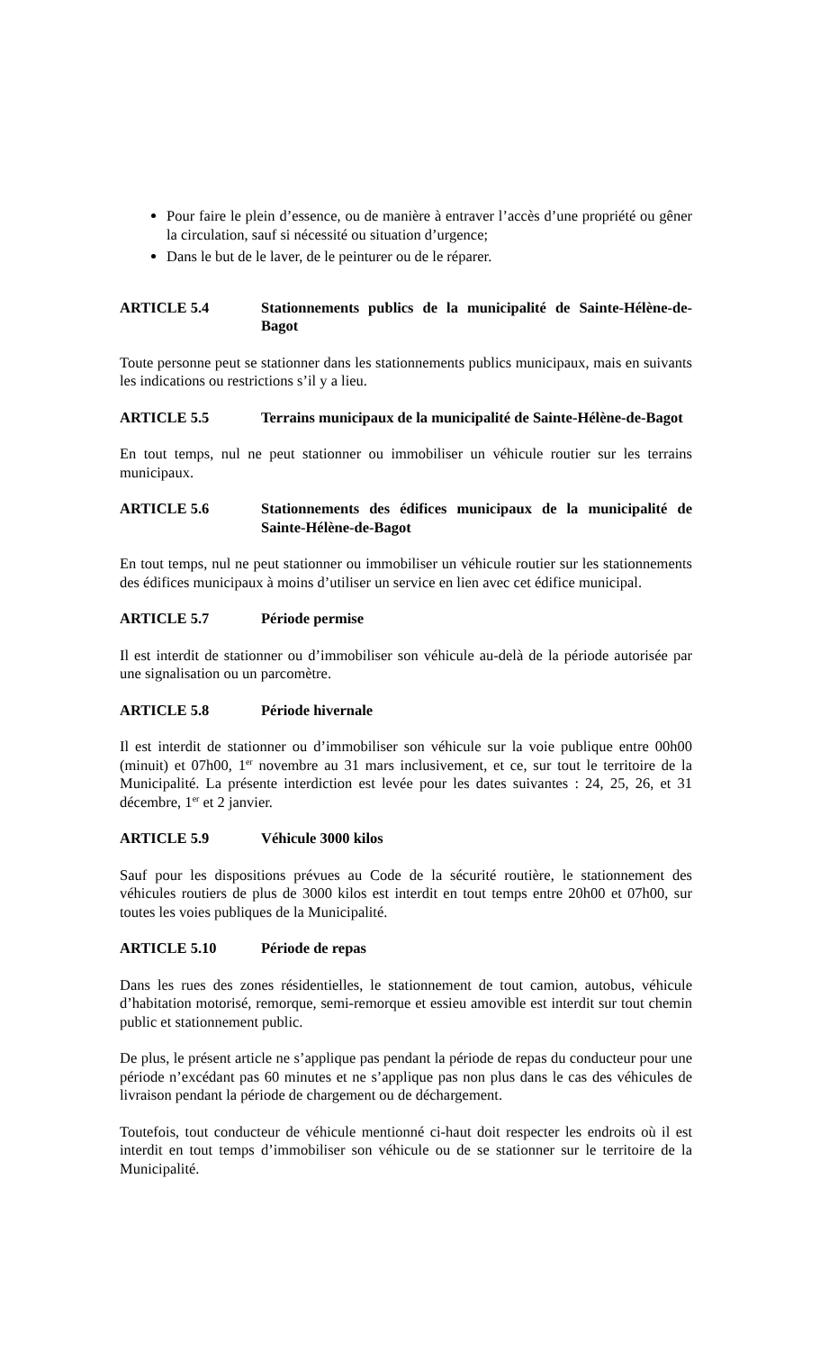Pour faire le plein d’essence, ou de manière à entraver l’accès d’une propriété ou gêner la circulation, sauf si nécessité ou situation d’urgence;
Dans le but de le laver, de le peinturer ou de le réparer.
ARTICLE 5.4 Stationnements publics de la municipalité de Sainte-Hélène-de-Bagot
Toute personne peut se stationner dans les stationnements publics municipaux, mais en suivants les indications ou restrictions s’il y a lieu.
ARTICLE 5.5 Terrains municipaux de la municipalité de Sainte-Hélène-de-Bagot
En tout temps, nul ne peut stationner ou immobiliser un véhicule routier sur les terrains municipaux.
ARTICLE 5.6 Stationnements des édifices municipaux de la municipalité de Sainte-Hélène-de-Bagot
En tout temps, nul ne peut stationner ou immobiliser un véhicule routier sur les stationnements des édifices municipaux à moins d’utiliser un service en lien avec cet édifice municipal.
ARTICLE 5.7 Période permise
Il est interdit de stationner ou d’immobiliser son véhicule au-delà de la période autorisée par une signalisation ou un parcomètre.
ARTICLE 5.8 Période hivernale
Il est interdit de stationner ou d’immobiliser son véhicule sur la voie publique entre 00h00 (minuit) et 07h00, 1<sup>er</sup> novembre au 31 mars inclusivement, et ce, sur tout le territoire de la Municipalité. La présente interdiction est levée pour les dates suivantes : 24, 25, 26, et 31 décembre, 1<sup>er</sup> et 2 janvier.
ARTICLE 5.9 Véhicule 3000 kilos
Sauf pour les dispositions prévues au Code de la sécurité routière, le stationnement des véhicules routiers de plus de 3000 kilos est interdit en tout temps entre 20h00 et 07h00, sur toutes les voies publiques de la Municipalité.
ARTICLE 5.10 Période de repas
Dans les rues des zones résidentielles, le stationnement de tout camion, autobus, véhicule d’habitation motorisé, remorque, semi-remorque et essieu amovible est interdit sur tout chemin public et stationnement public.
De plus, le présent article ne s’applique pas pendant la période de repas du conducteur pour une période n’excédant pas 60 minutes et ne s’applique pas non plus dans le cas des véhicules de livraison pendant la période de chargement ou de déchargement.
Toutefois, tout conducteur de véhicule mentionné ci-haut doit respecter les endroits où il est interdit en tout temps d’immobiliser son véhicule ou de se stationner sur le territoire de la Municipalité.